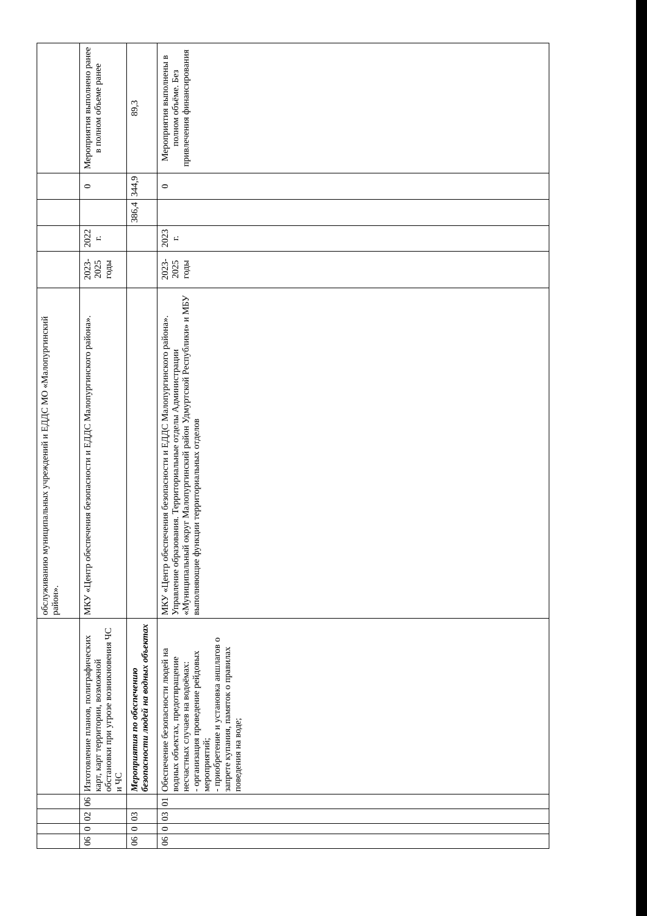| | | | | | обслуживанию муниципальных учреждений и ЕДДС МО «Малопургинский район». | | | | | |
| 06 | 0 | 02 | 06 | Изготовление планов, полиграфических карт, карт территории, возможной обстановки при угрозе возникновения ЧС и ЧС | МКУ «Центр обеспечения безопасности и ЕДДС Малопургинского района». | 2023-2025 годы | 2022 г. | | 0 | Мероприятия выполнено ранее в полном объеме ранее |
| 06 | 0 | 03 | | Мероприятия по обеспечению безопасности людей на водных объектах | | | | 386,4 | 344,9 | 89,3 |
| 06 | 0 | 03 | 01 | Обеспечение безопасности людей на водных объектах, предотвращение несчастных случаев на водоёмах: - организация проведение рейдовых мероприятий; - приобретение и установка аншлагов о запрете купания, памяток о правилах поведения на воде; | МКУ «Центр обеспечения безопасности и ЕДДС Малопургинского района». Управление образования. Территориальные отделы Администрации «Муниципальный округ Малопургинский район Удмуртской Республики» и МБУ выполняющие функции территориальных отделов | 2023-2025 годы | 2023 г. | | 0 | Мероприятия выполнены в полном объёме. Без привлечения финансирования |